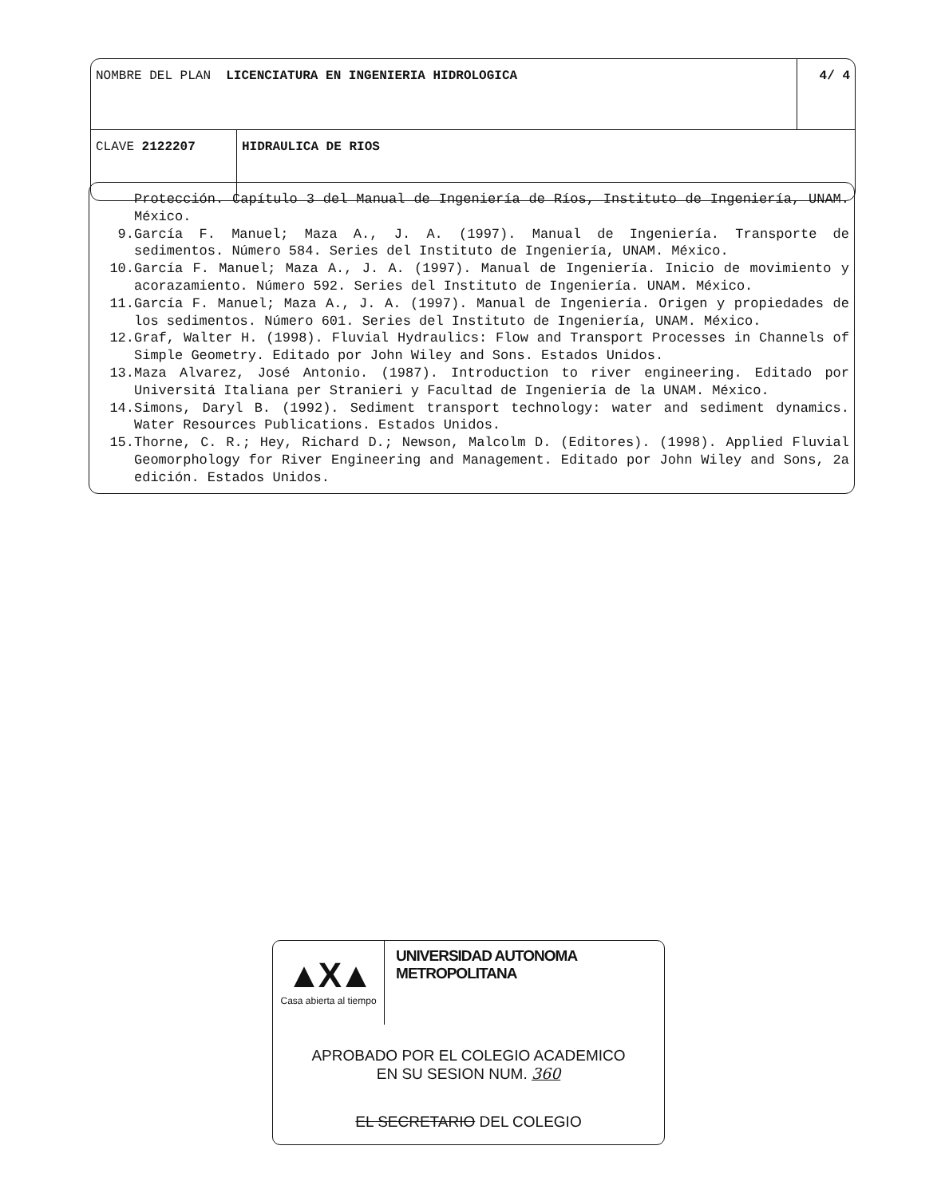| NOMBRE DEL PLAN LICENCIATURA EN INGENIERIA HIDROLOGICA | | 4/ 4 |
| CLAVE 2122207 | HIDRAULICA DE RIOS | |
Protección. Capítulo 3 del Manual de Ingeniería de Ríos, Instituto de Ingeniería, UNAM. México.
9. García F. Manuel; Maza A., J. A. (1997). Manual de Ingeniería. Transporte de sedimentos. Número 584. Series del Instituto de Ingeniería, UNAM. México.
10. García F. Manuel; Maza A., J. A. (1997). Manual de Ingeniería. Inicio de movimiento y acorazamiento. Número 592. Series del Instituto de Ingeniería. UNAM. México.
11. García F. Manuel; Maza A., J. A. (1997). Manual de Ingeniería. Origen y propiedades de los sedimentos. Número 601. Series del Instituto de Ingeniería, UNAM. México.
12. Graf, Walter H. (1998). Fluvial Hydraulics: Flow and Transport Processes in Channels of Simple Geometry. Editado por John Wiley and Sons. Estados Unidos.
13. Maza Alvarez, José Antonio. (1987). Introduction to river engineering. Editado por Universitá Italiana per Stranieri y Facultad de Ingeniería de la UNAM. México.
14. Simons, Daryl B. (1992). Sediment transport technology: water and sediment dynamics. Water Resources Publications. Estados Unidos.
15. Thorne, C. R.; Hey, Richard D.; Newson, Malcolm D. (Editores). (1998). Applied Fluvial Geomorphology for River Engineering and Management. Editado por John Wiley and Sons, 2a edición. Estados Unidos.
▲X▲
Casa abierta al tiempo
UNIVERSIDAD AUTONOMA METROPOLITANA
APROBADO POR EL COLEGIO ACADEMICO
EN SU SESION NUM. 360
EL SECRETARIO DEL COLEGIO